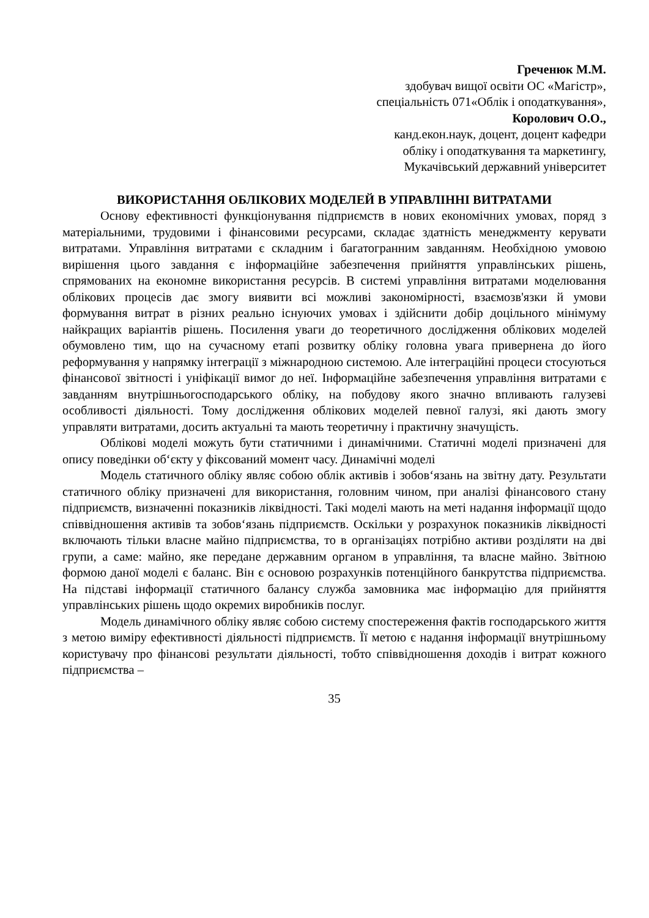Греченюк М.М.
здобувач вищої освіти ОС «Магістр»,
спеціальність 071«Облік і оподаткування»,
Королович О.О.,
канд.екон.наук, доцент, доцент кафедри
обліку і оподаткування та маркетингу,
Мукачівський державний університет
ВИКОРИСТАННЯ ОБЛІКОВИХ МОДЕЛЕЙ В УПРАВЛІННІ ВИТРАТАМИ
Основу ефективності функціонування підприємств в нових економічних умовах, поряд з матеріальними, трудовими і фінансовими ресурсами, складає здатність менеджменту керувати витратами. Управління витратами є складним і багатогранним завданням. Необхідною умовою вирішення цього завдання є інформаційне забезпечення прийняття управлінських рішень, спрямованих на економне використання ресурсів. В системі управління витратами моделювання облікових процесів дає змогу виявити всі можливі закономірності, взаємозв'язки й умови формування витрат в різних реально існуючих умовах і здійснити добір доцільного мінімуму найкращих варіантів рішень. Посилення уваги до теоретичного дослідження облікових моделей обумовлено тим, що на сучасному етапі розвитку обліку головна увага привернена до його реформування у напрямку інтеграції з міжнародною системою. Але інтеграційні процеси стосуються фінансової звітності і уніфікації вимог до неї. Інформаційне забезпечення управління витратами є завданням внутрішньогосподарського обліку, на побудову якого значно впливають галузеві особливості діяльності. Тому дослідження облікових моделей певної галузі, які дають змогу управляти витратами, досить актуальні та мають теоретичну і практичну значущість.
Облікові моделі можуть бути статичними і динамічними. Статичні моделі призначені для опису поведінки об‘єкту у фіксований момент часу. Динамічні моделі
Модель статичного обліку являє собою облік активів і зобов‘язань на звітну дату. Результати статичного обліку призначені для використання, головним чином, при аналізі фінансового стану підприємств, визначенні показників ліквідності. Такі моделі мають на меті надання інформації щодо співвідношення активів та зобов‘язань підприємств. Оскільки у розрахунок показників ліквідності включають тільки власне майно підприємства, то в організаціях потрібно активи розділяти на дві групи, а саме: майно, яке передане державним органом в управління, та власне майно. Звітною формою даної моделі є баланс. Він є основою розрахунків потенційного банкрутства підприємства. На підставі інформації статичного балансу служба замовника має інформацію для прийняття управлінських рішень щодо окремих виробників послуг.
Модель динамічного обліку являє собою систему спостереження фактів господарського життя з метою виміру ефективності діяльності підприємств. Її метою є надання інформації внутрішньому користувачу про фінансові результати діяльності, тобто співвідношення доходів і витрат кожного підприємства –
35